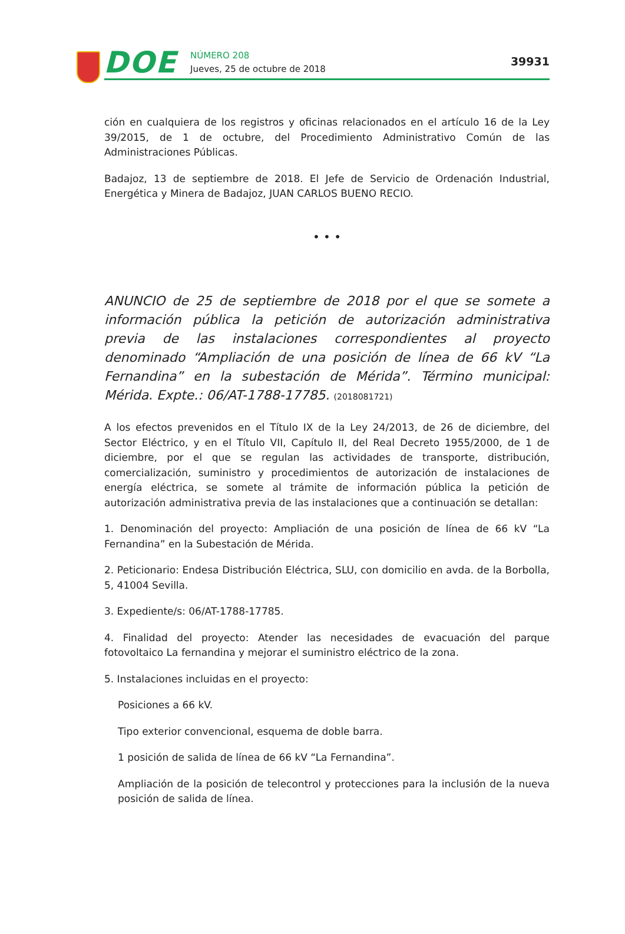DOE NÚMERO 208
Jueves, 25 de octubre de 2018
39931
ción en cualquiera de los registros y oficinas relacionados en el artículo 16 de la Ley 39/2015, de 1 de octubre, del Procedimiento Administrativo Común de las Administraciones Públicas.
Badajoz, 13 de septiembre de 2018. El Jefe de Servicio de Ordenación Industrial, Energética y Minera de Badajoz, JUAN CARLOS BUENO RECIO.
• • •
ANUNCIO de 25 de septiembre de 2018 por el que se somete a información pública la petición de autorización administrativa previa de las instalaciones correspondientes al proyecto denominado “Ampliación de una posición de línea de 66 kV “La Fernandina” en la subestación de Mérida”. Término municipal: Mérida. Expte.: 06/AT-1788-17785. (2018081721)
A los efectos prevenidos en el Título IX de la Ley 24/2013, de 26 de diciembre, del Sector Eléctrico, y en el Título VII, Capítulo II, del Real Decreto 1955/2000, de 1 de diciembre, por el que se regulan las actividades de transporte, distribución, comercialización, suministro y procedimientos de autorización de instalaciones de energía eléctrica, se somete al trámite de información pública la petición de autorización administrativa previa de las instalaciones que a continuación se detallan:
1. Denominación del proyecto: Ampliación de una posición de línea de 66 kV “La Fernandina” en la Subestación de Mérida.
2. Peticionario: Endesa Distribución Eléctrica, SLU, con domicilio en avda. de la Borbolla, 5, 41004 Sevilla.
3. Expediente/s: 06/AT-1788-17785.
4. Finalidad del proyecto: Atender las necesidades de evacuación del parque fotovoltaico La fernandina y mejorar el suministro eléctrico de la zona.
5. Instalaciones incluidas en el proyecto:
Posiciones a 66 kV.
Tipo exterior convencional, esquema de doble barra.
1 posición de salida de línea de 66 kV “La Fernandina”.
Ampliación de la posición de telecontrol y protecciones para la inclusión de la nueva posición de salida de línea.